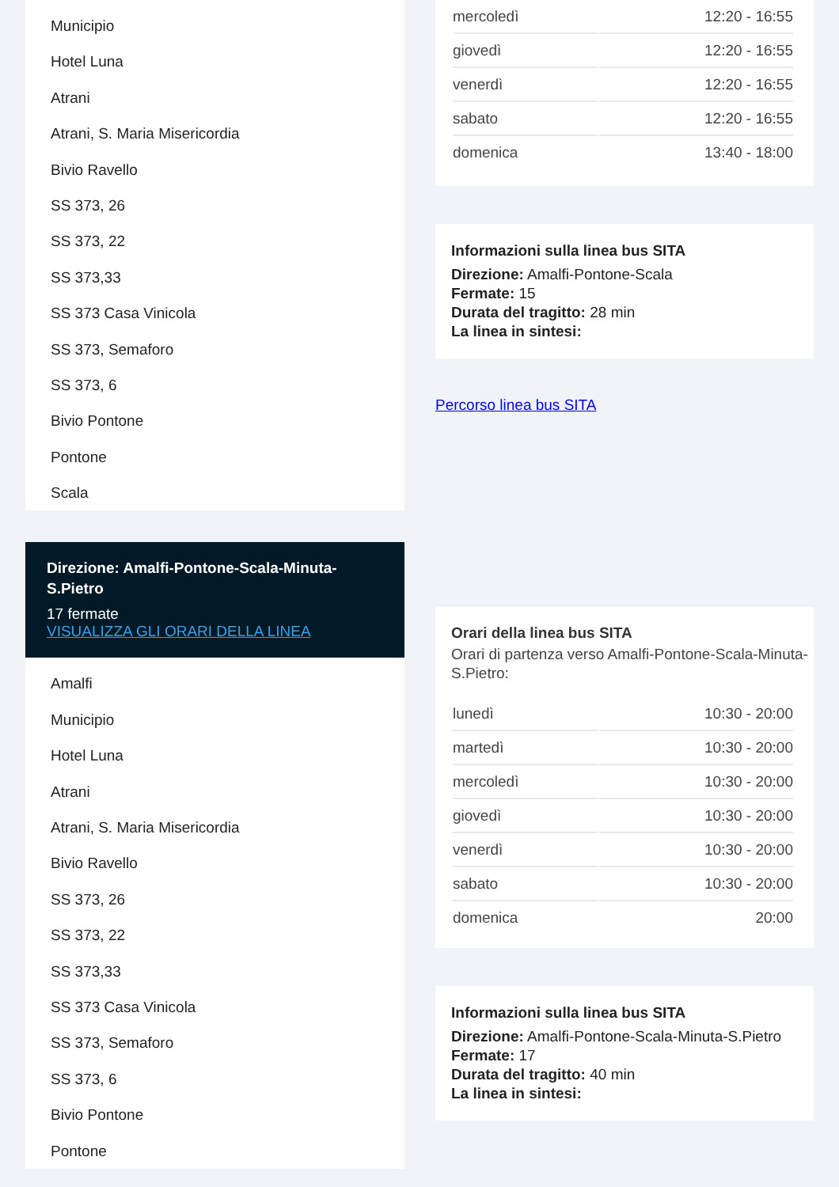Municipio
Hotel Luna
Atrani
Atrani, S. Maria Misericordia
Bivio Ravello
SS 373, 26
SS 373, 22
SS 373,33
SS 373 Casa Vinicola
SS 373, Semaforo
SS 373, 6
Bivio Pontone
Pontone
Scala
Direzione: Amalfi-Pontone-Scala-Minuta-S.Pietro
17 fermate
VISUALIZZA GLI ORARI DELLA LINEA
Amalfi
Municipio
Hotel Luna
Atrani
Atrani, S. Maria Misericordia
Bivio Ravello
SS 373, 26
SS 373, 22
SS 373,33
SS 373 Casa Vinicola
SS 373, Semaforo
SS 373, 6
Bivio Pontone
Pontone
| mercoledì | 12:20 - 16:55 |
| giovedì | 12:20 - 16:55 |
| venerdì | 12:20 - 16:55 |
| sabato | 12:20 - 16:55 |
| domenica | 13:40 - 18:00 |
Informazioni sulla linea bus SITA
Direzione: Amalfi-Pontone-Scala
Fermate: 15
Durata del tragitto: 28 min
La linea in sintesi:
Percorso linea bus SITA
Orari della linea bus SITA
Orari di partenza verso Amalfi-Pontone-Scala-Minuta-S.Pietro:
| lunedì | 10:30 - 20:00 |
| martedì | 10:30 - 20:00 |
| mercoledì | 10:30 - 20:00 |
| giovedì | 10:30 - 20:00 |
| venerdì | 10:30 - 20:00 |
| sabato | 10:30 - 20:00 |
| domenica | 20:00 |
Informazioni sulla linea bus SITA
Direzione: Amalfi-Pontone-Scala-Minuta-S.Pietro
Fermate: 17
Durata del tragitto: 40 min
La linea in sintesi: